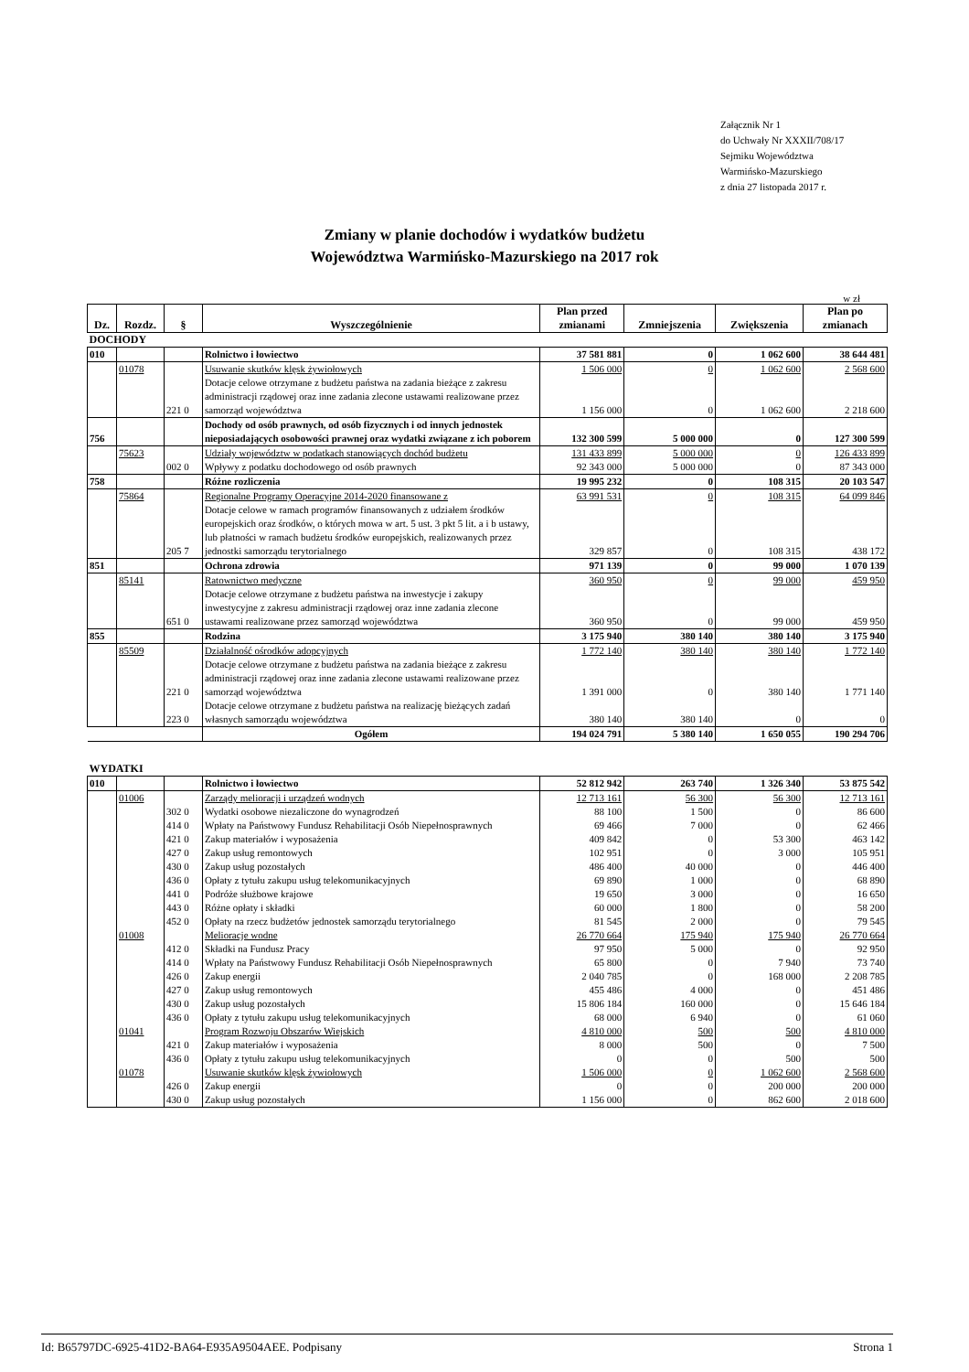Załącznik Nr 1
do Uchwały Nr XXXII/708/17
Sejmiku Województwa
Warmińsko-Mazurskiego
z dnia 27 listopada 2017 r.
Zmiany w planie dochodów i wydatków budżetu
Województwa Warmińsko-Mazurskiego na 2017 rok
w zł
| Dz. | Rozdz. | § | Wyszczególnienie | Plan przed zmianami | Zmniejszenia | Zwiększenia | Plan po zmianach |
| --- | --- | --- | --- | --- | --- | --- | --- |
| DOCHODY | | | | | | | |
| 010 | | | Rolnictwo i łowiectwo | 37 581 881 | 0 | 1 062 600 | 38 644 481 |
| | 01078 | | Usuwanie skutków klęsk żywiołowych | 1 506 000 | 0 | 1 062 600 | 2 568 600 |
| | | 221 0 | Dotacje celowe otrzymane z budżetu państwa na zadania bieżące z zakresu administracji rządowej oraz inne zadania zlecone ustawami realizowane przez samorząd województwa | 1 156 000 | 0 | 1 062 600 | 2 218 600 |
| 756 | | | Dochody od osób prawnych, od osób fizycznych i od innych jednostek nieposiadających osobowości prawnej oraz wydatki związane z ich poborem | 132 300 599 | 5 000 000 | 0 | 127 300 599 |
| | 75623 | | Udziały województw w podatkach stanowiących dochód budżetu | 131 433 899 | 5 000 000 | 0 | 126 433 899 |
| | | 002 0 | Wpływy z podatku dochodowego od osób prawnych | 92 343 000 | 5 000 000 | 0 | 87 343 000 |
| 758 | | | Różne rozliczenia | 19 995 232 | 0 | 108 315 | 20 103 547 |
| | 75864 | | Regionalne Programy Operacyjne 2014-2020 finansowane z | 63 991 531 | 0 | 108 315 | 64 099 846 |
| | | 205 7 | Dotacje celowe w ramach programów finansowanych z udziałem środków europejskich oraz środków, o których mowa w art. 5 ust. 3 pkt 5 lit. a i b ustawy, lub płatności w ramach budżetu środków europejskich, realizowanych przez jednostki samorządu terytorialnego | 329 857 | 0 | 108 315 | 438 172 |
| 851 | | | Ochrona zdrowia | 971 139 | 0 | 99 000 | 1 070 139 |
| | 85141 | | Ratownictwo medyczne | 360 950 | 0 | 99 000 | 459 950 |
| | | 651 0 | Dotacje celowe otrzymane z budżetu państwa na inwestycje i zakupy inwestycyjne z zakresu administracji rządowej oraz inne zadania zlecone ustawami realizowane przez samorząd województwa | 360 950 | 0 | 99 000 | 459 950 |
| 855 | | | Rodzina | 3 175 940 | 380 140 | 380 140 | 3 175 940 |
| | 85509 | | Działalność ośrodków adopcyjnych | 1 772 140 | 380 140 | 380 140 | 1 772 140 |
| | | 221 0 | Dotacje celowe otrzymane z budżetu państwa na zadania bieżące z zakresu administracji rządowej oraz inne zadania zlecone ustawami realizowane przez samorząd województwa | 1 391 000 | 0 | 380 140 | 1 771 140 |
| | | 223 0 | Dotacje celowe otrzymane z budżetu państwa na realizację bieżących zadań własnych samorządu województwa | 380 140 | 380 140 | 0 | 0 |
| | | | Ogółem | 194 024 791 | 5 380 140 | 1 650 055 | 190 294 706 |
| WYDATKI | | | | | | | |
| 010 | | | Rolnictwo i łowiectwo | 52 812 942 | 263 740 | 1 326 340 | 53 875 542 |
| | 01006 | | Zarządy melioracji i urządzeń wodnych | 12 713 161 | 56 300 | 56 300 | 12 713 161 |
| | | 302 0 | Wydatki osobowe niezaliczone do wynagrodzeń | 88 100 | 1 500 | 0 | 86 600 |
| | | 414 0 | Wpłaty na Państwowy Fundusz Rehabilitacji Osób Niepełnosprawnych | 69 466 | 7 000 | 0 | 62 466 |
| | | 421 0 | Zakup materiałów i wyposażenia | 409 842 | 0 | 53 300 | 463 142 |
| | | 427 0 | Zakup usług remontowych | 102 951 | 0 | 3 000 | 105 951 |
| | | 430 0 | Zakup usług pozostałych | 486 400 | 40 000 | 0 | 446 400 |
| | | 436 0 | Opłaty z tytułu zakupu usług telekomunikacyjnych | 69 890 | 1 000 | 0 | 68 890 |
| | | 441 0 | Podróże służbowe krajowe | 19 650 | 3 000 | 0 | 16 650 |
| | | 443 0 | Różne opłaty i składki | 60 000 | 1 800 | 0 | 58 200 |
| | | 452 0 | Opłaty na rzecz budżetów jednostek samorządu terytorialnego | 81 545 | 2 000 | 0 | 79 545 |
| | 01008 | | Melioracje wodne | 26 770 664 | 175 940 | 175 940 | 26 770 664 |
| | | 412 0 | Składki na Fundusz Pracy | 97 950 | 5 000 | 0 | 92 950 |
| | | 414 0 | Wpłaty na Państwowy Fundusz Rehabilitacji Osób Niepełnosprawnych | 65 800 | 0 | 7 940 | 73 740 |
| | | 426 0 | Zakup energii | 2 040 785 | 0 | 168 000 | 2 208 785 |
| | | 427 0 | Zakup usług remontowych | 455 486 | 4 000 | 0 | 451 486 |
| | | 430 0 | Zakup usług pozostałych | 15 806 184 | 160 000 | 0 | 15 646 184 |
| | | 436 0 | Opłaty z tytułu zakupu usług telekomunikacyjnych | 68 000 | 6 940 | 0 | 61 060 |
| | 01041 | | Program Rozwoju Obszarów Wiejskich | 4 810 000 | 500 | 500 | 4 810 000 |
| | | 421 0 | Zakup materiałów i wyposażenia | 8 000 | 500 | 0 | 7 500 |
| | | 436 0 | Opłaty z tytułu zakupu usług telekomunikacyjnych | 0 | 0 | 500 | 500 |
| | 01078 | | Usuwanie skutków klęsk żywiołowych | 1 506 000 | 0 | 1 062 600 | 2 568 600 |
| | | 426 0 | Zakup energii | 0 | 0 | 200 000 | 200 000 |
| | | 430 0 | Zakup usług pozostałych | 1 156 000 | 0 | 862 600 | 2 018 600 |
Id: B65797DC-6925-41D2-BA64-E935A9504AEE. Podpisany Strona 1